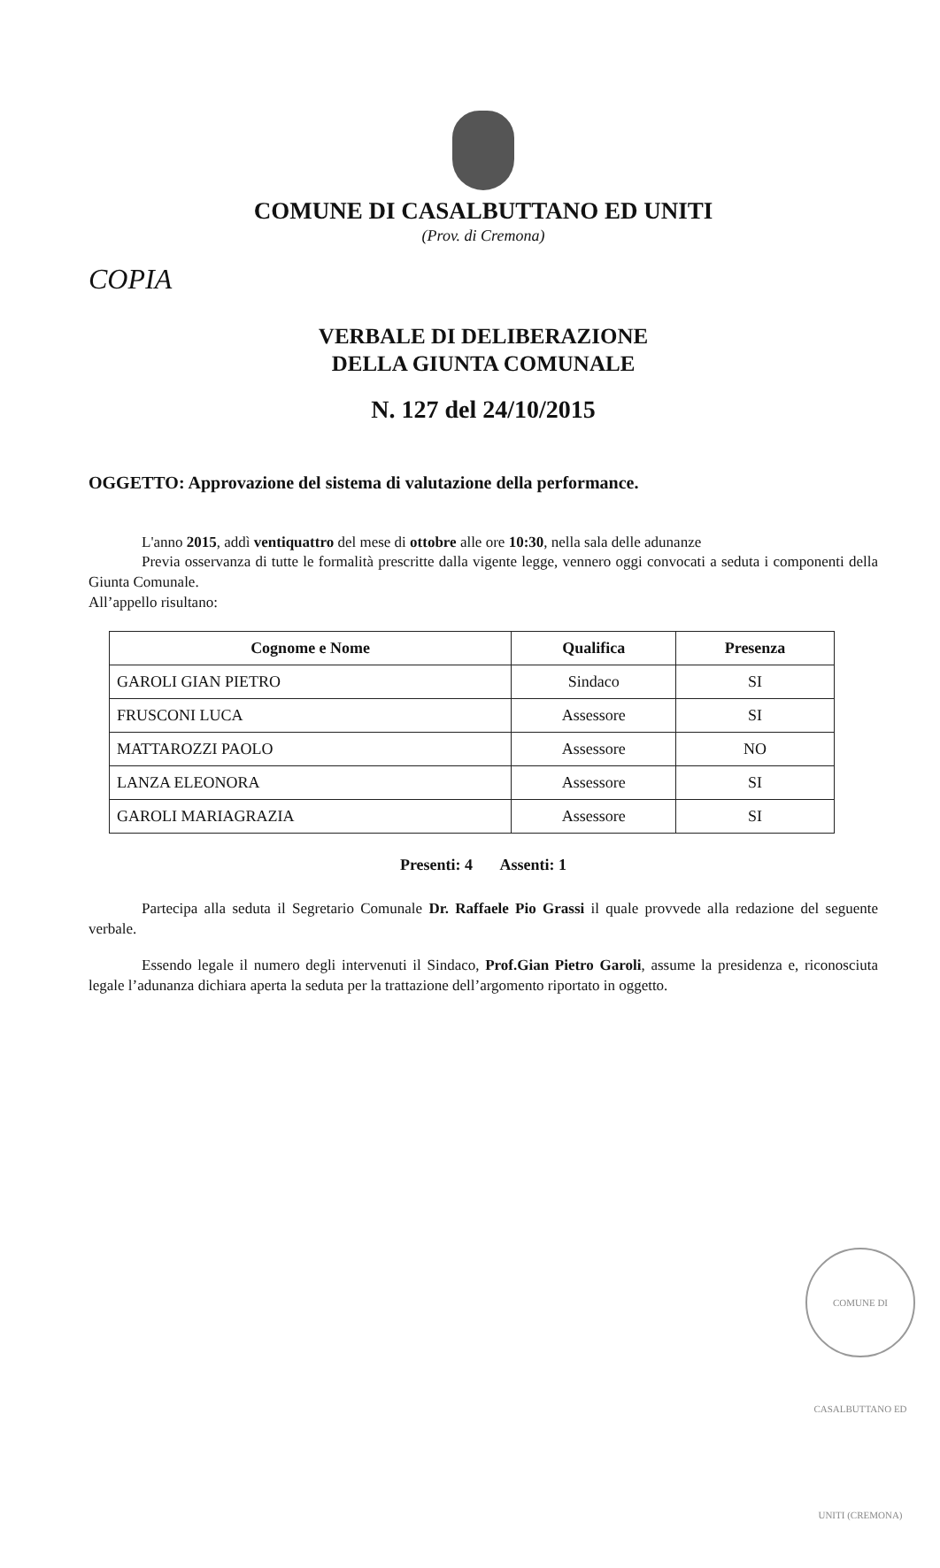COMUNE DI CASALBUTTANO ED UNITI
(Prov. di Cremona)
COPIA
VERBALE DI DELIBERAZIONE
DELLA GIUNTA COMUNALE
N. 127 del 24/10/2015
OGGETTO: Approvazione del sistema di valutazione della performance.
L'anno 2015, addì ventiquattro del mese di ottobre alle ore 10:30, nella sala delle adunanze
Previa osservanza di tutte le formalità prescritte dalla vigente legge, vennero oggi convocati a seduta i componenti della Giunta Comunale.
All’appello risultano:
| Cognome e Nome | Qualifica | Presenza |
| --- | --- | --- |
| GAROLI GIAN PIETRO | Sindaco | SI |
| FRUSCONI LUCA | Assessore | SI |
| MATTAROZZI PAOLO | Assessore | NO |
| LANZA ELEONORA | Assessore | SI |
| GAROLI MARIAGRAZIA | Assessore | SI |
Presenti: 4 Assenti: 1
Partecipa alla seduta il Segretario Comunale Dr. Raffaele Pio Grassi il quale provvede alla redazione del seguente verbale.
Essendo legale il numero degli intervenuti il Sindaco, Prof.Gian Pietro Garoli, assume la presidenza e, riconosciuta legale l’adunanza dichiara aperta la seduta per la trattazione dell’argomento riportato in oggetto.
COMUNE DI CASALBUTTANO ED UNITI (CREMONA)